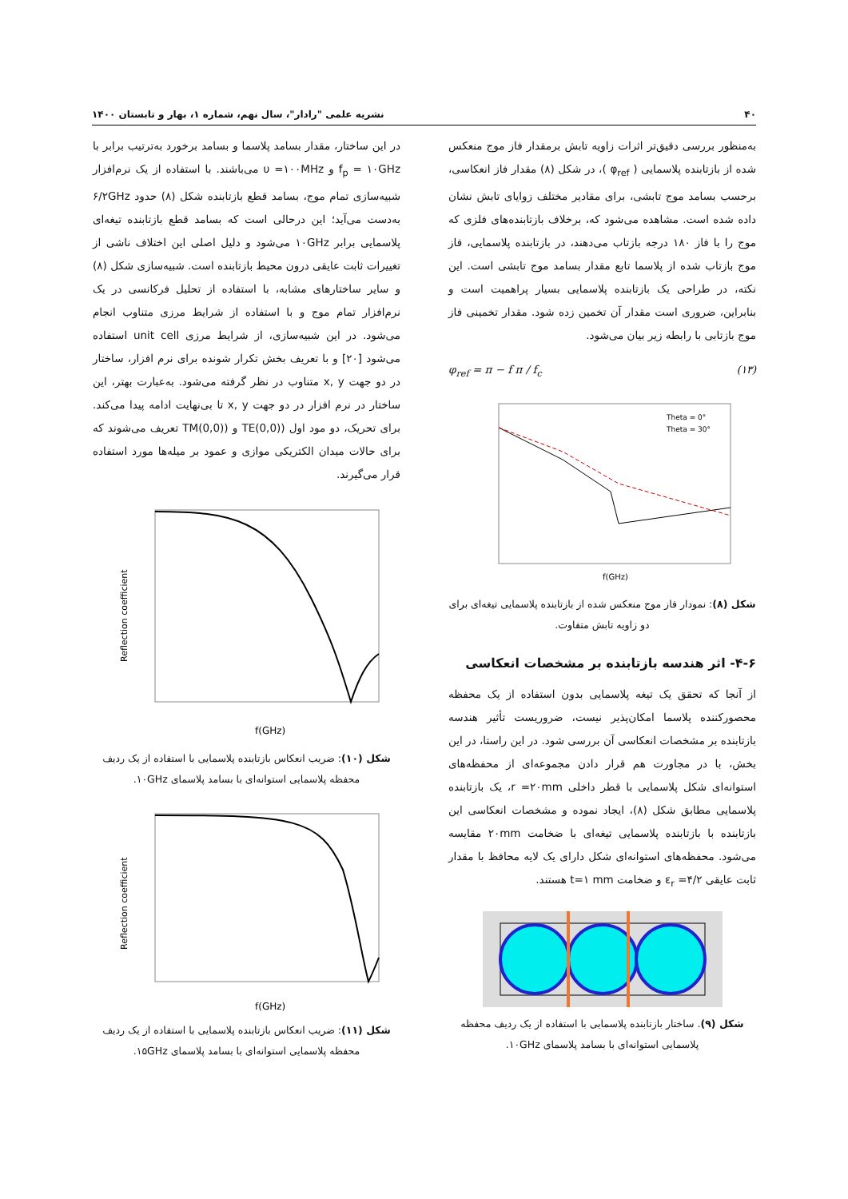۴۰ نشریه علمی "رادار"، سال نهم، شماره ۱، بهار و تابستان ۱۴۰۰
به‌منظور بررسی دقیق‌تر اثرات زاویه تابش برمقدار فاز موج منعکس شده از بازتابنده پلاسمایی ( φ<sub>ref</sub> )، در شکل (۸) مقدار فاز انعکاسی، برحسب بسامد موج تابشی، برای مقادیر مختلف زوایای تابش نشان داده شده است. مشاهده می‌شود که، برخلاف بازتابنده‌های فلزی که موج را با فاز ۱۸۰ درجه بازتاب می‌دهند، در بازتابنده پلاسمایی، فاز موج بازتاب شده از پلاسما تابع مقدار بسامد موج تابشی است. این نکته، در طراحی یک بازتابنده پلاسمایی بسیار پراهمیت است و بنابراین، ضروری است مقدار آن تخمین زده شود. مقدار تخمینی فاز موج بازتابی با رابطه زیر بیان می‌شود.
φ<sub>ref</sub> = π − f π / f<sub>c</sub> (۱۳)
Theta = 0°
Theta = 30°
f(GHz)
شکل (۸): نمودار فاز موج منعکس شده از بازتابنده پلاسمایی تیغه‌ای برای دو زاویه تابش متفاوت.
۴-۶- اثر هندسه بازتابنده بر مشخصات انعکاسی
از آنجا که تحقق یک تیغه پلاسمایی بدون استفاده از یک محفظه محصورکننده پلاسما امکان‌پذیر نیست، ضروریست تأثیر هندسه بازتابنده بر مشخصات انعکاسی آن بررسی شود. در این راستا، در این بخش، با در مجاورت هم قرار دادن مجموعه‌ای از محفظه‌های استوانه‌ای شکل پلاسمایی با قطر داخلی r =۲۰mm، یک بازتابنده پلاسمایی مطابق شکل (۸)، ایجاد نموده و مشخصات انعکاسی این بازتابنده با بازتابنده پلاسمایی تیغه‌ای با ضخامت ۲۰mm مقایسه می‌شود. محفظه‌های استوانه‌ای شکل دارای یک لایه محافظ با مقدار ثابت عایقی ε<sub>r</sub> =۴/۲ و ضخامت t=۱ mm هستند.
شکل (۹). ساختار بازتابنده پلاسمایی با استفاده از یک ردیف محفظه پلاسمایی استوانه‌ای با بسامد پلاسمای ۱۰GHz.
در این ساختار، مقدار بسامد پلاسما و بسامد برخورد به‌ترتیب برابر با f<sub>p</sub> = ۱۰GHz و υ =۱۰۰MHz می‌باشند. با استفاده از یک نرم‌افزار شبیه‌سازی تمام موج، بسامد قطع بازتابنده شکل (۸) حدود ۶/۲GHz به‌دست می‌آید؛ این درحالی است که بسامد قطع بازتابنده تیغه‌ای پلاسمایی برابر ۱۰GHz می‌شود و دلیل اصلی این اختلاف ناشی از تغییرات ثابت عایقی درون محیط بازتابنده است. شبیه‌سازی شکل (۸) و سایر ساختارهای مشابه، با استفاده از تحلیل فرکانسی در یک نرم‌افزار تمام موج و با استفاده از شرایط مرزی متناوب انجام می‌شود. در این شبیه‌سازی، از شرایط مرزی unit cell استفاده می‌شود [۲۰] و با تعریف بخش تکرار شونده برای نرم افزار، ساختار در دو جهت x, y متناوب در نظر گرفته می‌شود. به‌عبارت بهتر، این ساختار در نرم افزار در دو جهت x, y تا بی‌نهایت ادامه پیدا می‌کند. برای تحریک، دو مود اول ((TE(0,0 و ((TM(0,0 تعریف می‌شوند که برای حالات میدان الکتریکی موازی و عمود بر میله‌ها مورد استفاده قرار می‌گیرند.
f(GHz)
Reflection coefficient
شکل (۱۰): ضریب انعکاس بازتابنده پلاسمایی با استفاده از یک ردیف محفظه پلاسمایی استوانه‌ای با بسامد پلاسمای ۱۰GHz.
f(GHz)
Reflection coefficient
شکل (۱۱): ضریب انعکاس بازتابنده پلاسمایی با استفاده از یک ردیف محفظه پلاسمایی استوانه‌ای با بسامد پلاسمای ۱۵GHz.